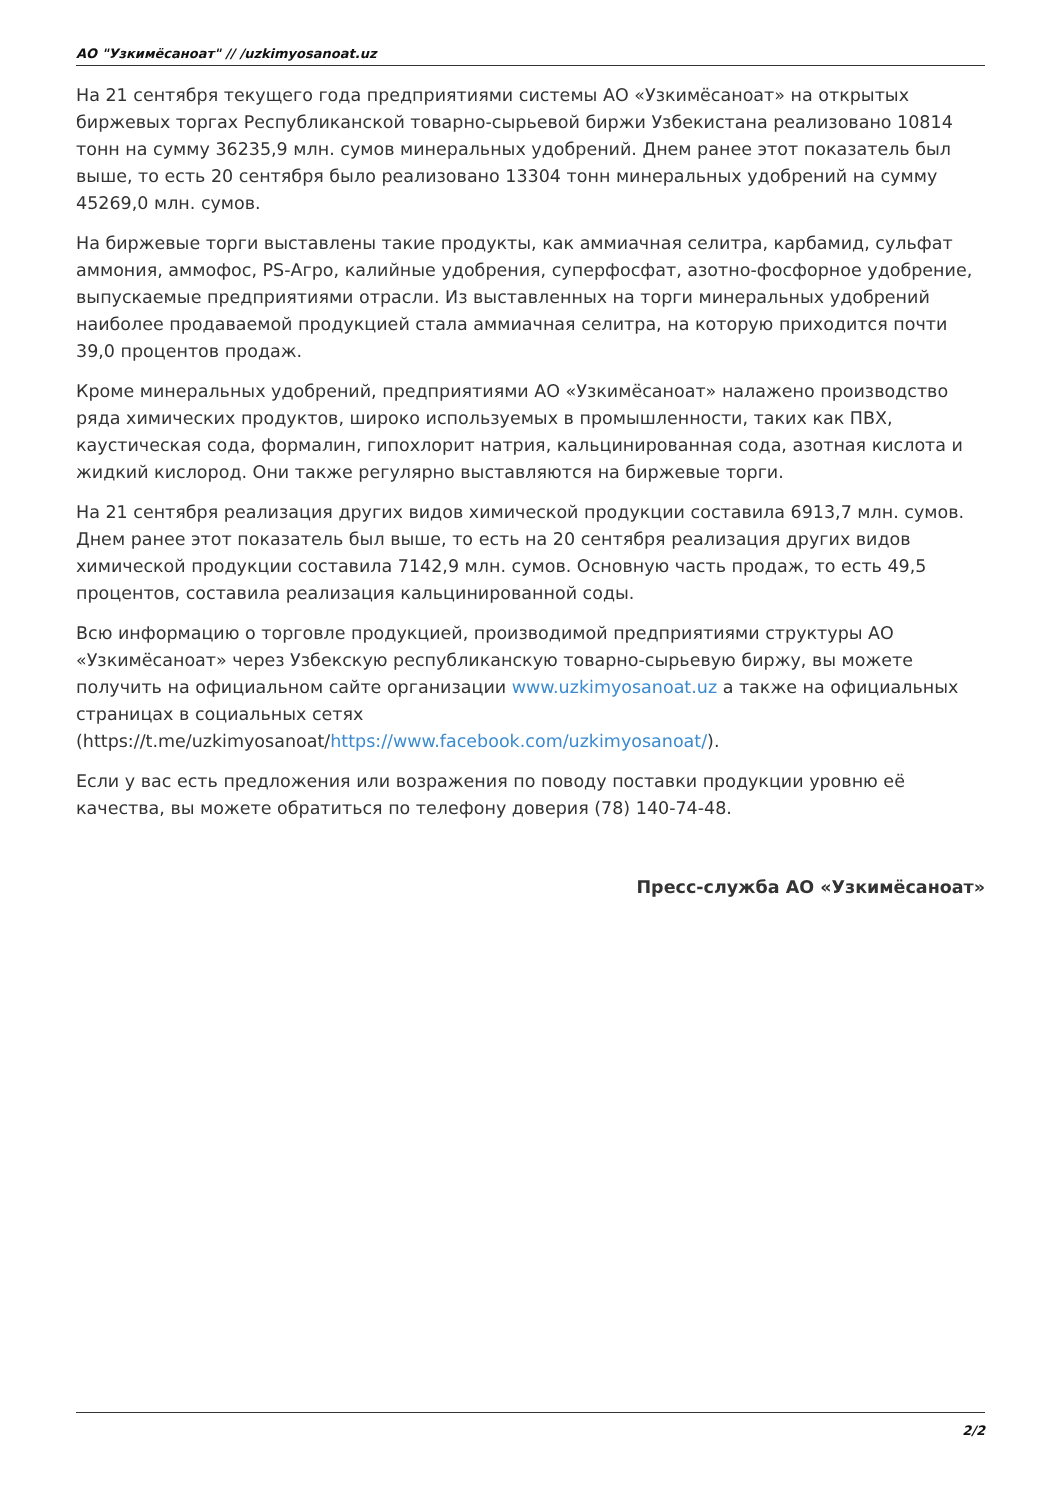АО "Узкимёсаноат" // /uzkimyosanoat.uz
На 21 сентября текущего года предприятиями системы АО «Узкимёсаноат» на открытых биржевых торгах Республиканской товарно-сырьевой биржи Узбекистана реализовано 10814 тонн на сумму 36235,9 млн. сумов минеральных удобрений. Днем ранее этот показатель был выше, то есть 20 сентября было реализовано 13304 тонн минеральных удобрений на сумму 45269,0 млн. сумов.
На биржевые торги выставлены такие продукты, как аммиачная селитра, карбамид, сульфат аммония, аммофос, PS-Агро, калийные удобрения, суперфосфат, азотно-фосфорное удобрение, выпускаемые предприятиями отрасли. Из выставленных на торги минеральных удобрений наиболее продаваемой продукцией стала аммиачная селитра, на которую приходится почти 39,0 процентов продаж.
Кроме минеральных удобрений, предприятиями АО «Узкимёсаноат» налажено производство ряда химических продуктов, широко используемых в промышленности, таких как ПВХ, каустическая сода, формалин, гипохлорит натрия, кальцинированная сода, азотная кислота и жидкий кислород. Они также регулярно выставляются на биржевые торги.
На 21 сентября реализация других видов химической продукции составила 6913,7 млн. сумов. Днем ранее этот показатель был выше, то есть на 20 сентября реализация других видов химической продукции составила 7142,9 млн. сумов. Основную часть продаж, то есть 49,5 процентов, составила реализация кальцинированной соды.
Всю информацию о торговле продукцией, производимой предприятиями структуры АО «Узкимёсаноат» через Узбекскую республиканскую товарно-сырьевую биржу, вы можете получить на официальном сайте организации www.uzkimyosanoat.uz а также на официальных страницах в социальных сетях (https://t.me/uzkimyosanoat/https://www.facebook.com/uzkimyosanoat/).
Если у вас есть предложения или возражения по поводу поставки продукции уровню её качества, вы можете обратиться по телефону доверия (78) 140-74-48.
Пресс-служба АО «Узкимёсаноат»
2/2